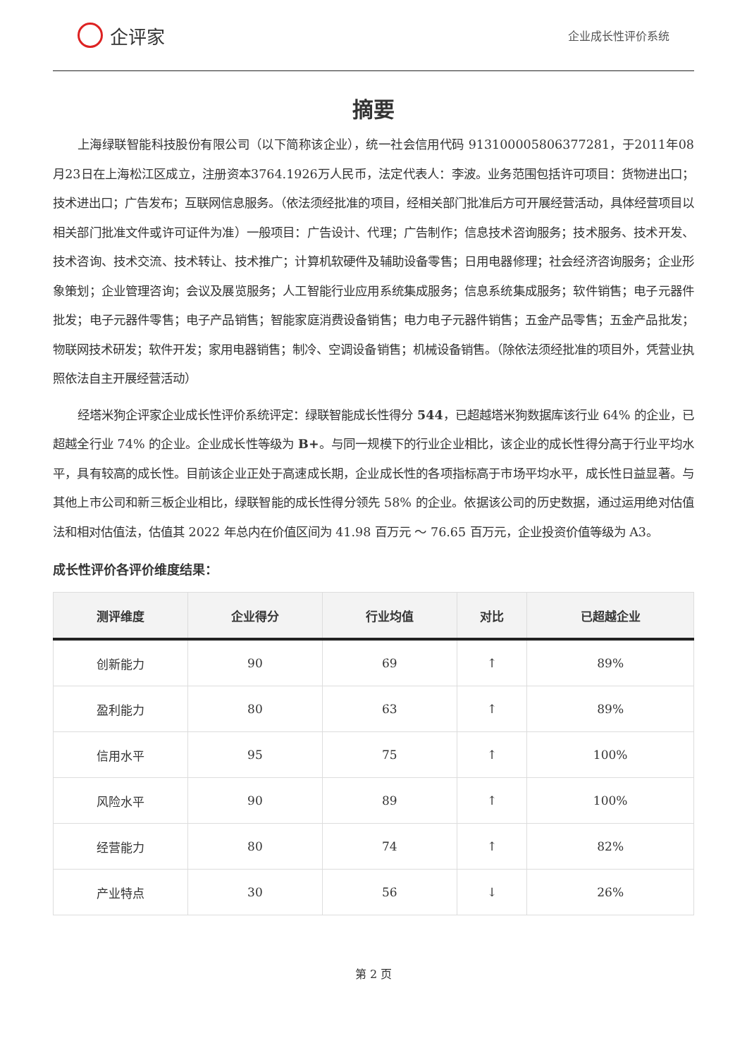企评家
企业成长性评价系统
摘要
上海绿联智能科技股份有限公司（以下简称该企业），统一社会信用代码 913100005806377281，于2011年08月23日在上海松江区成立，注册资本3764.1926万人民币，法定代表人：李波。业务范围包括许可项目：货物进出口；技术进出口；广告发布；互联网信息服务。（依法须经批准的项目，经相关部门批准后方可开展经营活动，具体经营项目以相关部门批准文件或许可证件为准）一般项目：广告设计、代理；广告制作；信息技术咨询服务；技术服务、技术开发、技术咨询、技术交流、技术转让、技术推广；计算机软硬件及辅助设备零售；日用电器修理；社会经济咨询服务；企业形象策划；企业管理咨询；会议及展览服务；人工智能行业应用系统集成服务；信息系统集成服务；软件销售；电子元器件批发；电子元器件零售；电子产品销售；智能家庭消费设备销售；电力电子元器件销售；五金产品零售；五金产品批发；物联网技术研发；软件开发；家用电器销售；制冷、空调设备销售；机械设备销售。（除依法须经批准的项目外，凭营业执照依法自主开展经营活动）
经塔米狗企评家企业成长性评价系统评定：绿联智能成长性得分 544，已超越塔米狗数据库该行业 64% 的企业，已超越全行业 74% 的企业。企业成长性等级为 B+。与同一规模下的行业企业相比，该企业的成长性得分高于行业平均水平，具有较高的成长性。目前该企业正处于高速成长期，企业成长性的各项指标高于市场平均水平，成长性日益显著。与其他上市公司和新三板企业相比，绿联智能的成长性得分领先 58% 的企业。依据该公司的历史数据，通过运用绝对估值法和相对估值法，估值其 2022 年总内在价值区间为 41.98 百万元 ～ 76.65 百万元，企业投资价值等级为 A3。
成长性评价各评价维度结果：
| 测评维度 | 企业得分 | 行业均值 | 对比 | 已超越企业 |
| --- | --- | --- | --- | --- |
| 创新能力 | 90 | 69 | ↑ | 89% |
| 盈利能力 | 80 | 63 | ↑ | 89% |
| 信用水平 | 95 | 75 | ↑ | 100% |
| 风险水平 | 90 | 89 | ↑ | 100% |
| 经营能力 | 80 | 74 | ↑ | 82% |
| 产业特点 | 30 | 56 | ↓ | 26% |
第 2 页